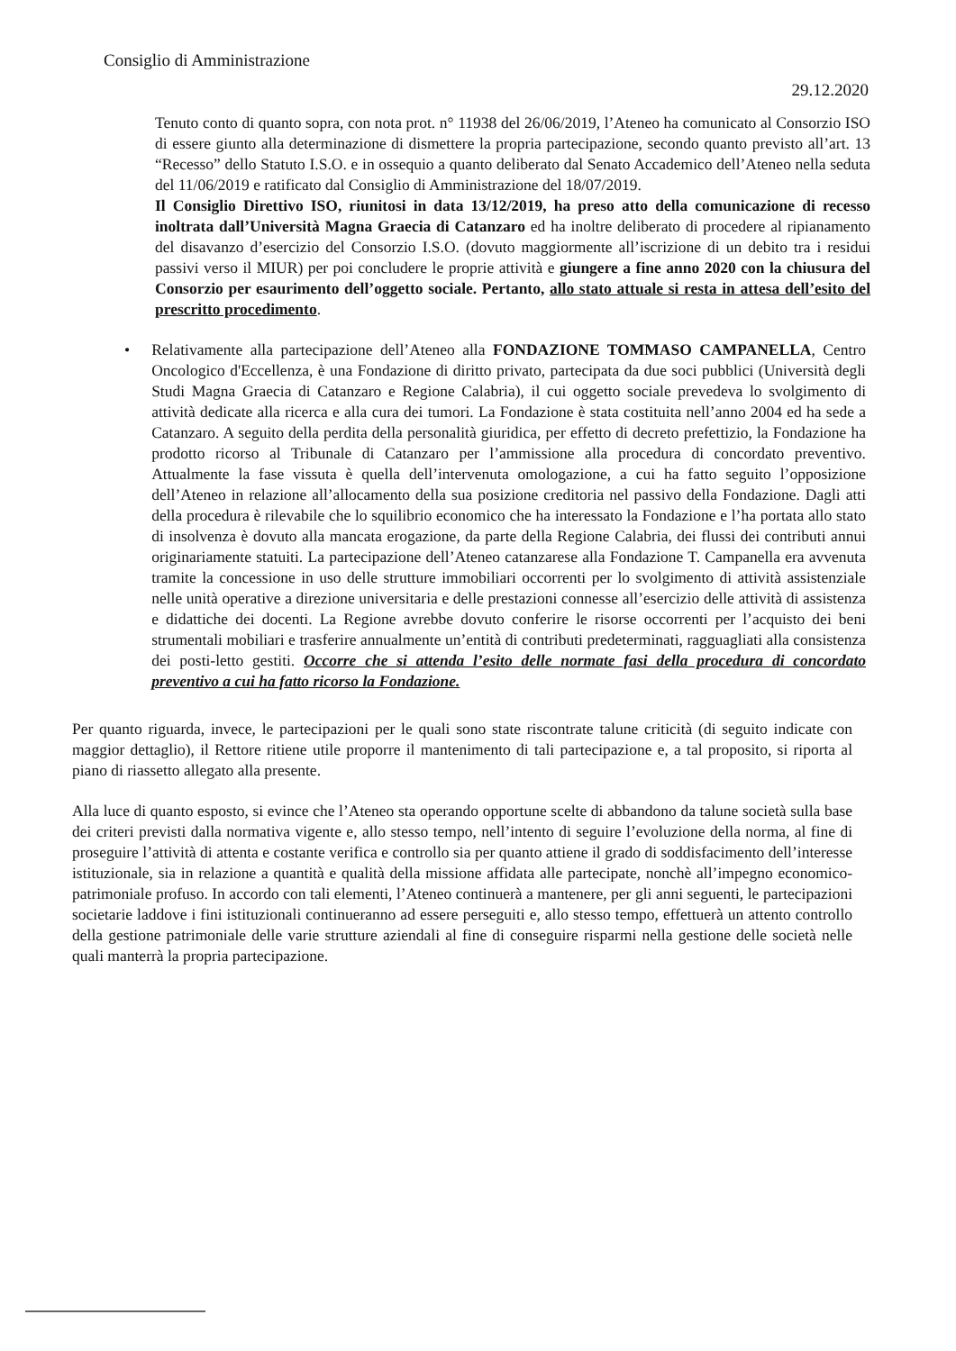Consiglio di Amministrazione
29.12.2020
Tenuto conto di quanto sopra, con nota prot. n° 11938 del 26/06/2019, l’Ateneo ha comunicato al Consorzio ISO di essere giunto alla determinazione di dismettere la propria partecipazione, secondo quanto previsto all’art. 13 “Recesso” dello Statuto I.S.O. e in ossequio a quanto deliberato dal Senato Accademico dell’Ateneo nella seduta del 11/06/2019 e ratificato dal Consiglio di Amministrazione del 18/07/2019.
Il Consiglio Direttivo ISO, riunitosi in data 13/12/2019, ha preso atto della comunicazione di recesso inoltrata dall’Università Magna Graecia di Catanzaro ed ha inoltre deliberato di procedere al ripianamento del disavanzo d’esercizio del Consorzio I.S.O. (dovuto maggiormente all’iscrizione di un debito tra i residui passivi verso il MIUR) per poi concludere le proprie attività e giungere a fine anno 2020 con la chiusura del Consorzio per esaurimento dell’oggetto sociale. Pertanto, allo stato attuale si resta in attesa dell’esito del prescritto procedimento.
• Relativamente alla partecipazione dell’Ateneo alla FONDAZIONE TOMMASO CAMPANELLA, Centro Oncologico d'Eccellenza, è una Fondazione di diritto privato, partecipata da due soci pubblici (Università degli Studi Magna Graecia di Catanzaro e Regione Calabria), il cui oggetto sociale prevedeva lo svolgimento di attività dedicate alla ricerca e alla cura dei tumori. La Fondazione è stata costituita nell’anno 2004 ed ha sede a Catanzaro. A seguito della perdita della personalità giuridica, per effetto di decreto prefettizio, la Fondazione ha prodotto ricorso al Tribunale di Catanzaro per l’ammissione alla procedura di concordato preventivo. Attualmente la fase vissuta è quella dell’intervenuta omologazione, a cui ha fatto seguito l’opposizione dell’Ateneo in relazione all’allocamento della sua posizione creditoria nel passivo della Fondazione. Dagli atti della procedura è rilevabile che lo squilibrio economico che ha interessato la Fondazione e l’ha portata allo stato di insolvenza è dovuto alla mancata erogazione, da parte della Regione Calabria, dei flussi dei contributi annui originariamente statuiti. La partecipazione dell’Ateneo catanzarese alla Fondazione T. Campanella era avvenuta tramite la concessione in uso delle strutture immobiliari occorrenti per lo svolgimento di attività assistenziale nelle unità operative a direzione universitaria e delle prestazioni connesse all’esercizio delle attività di assistenza e didattiche dei docenti. La Regione avrebbe dovuto conferire le risorse occorrenti per l’acquisto dei beni strumentali mobiliari e trasferire annualmente un’entità di contributi predeterminati, ragguagliati alla consistenza dei posti-letto gestiti. Occorre che si attenda l’esito delle normate fasi della procedura di concordato preventivo a cui ha fatto ricorso la Fondazione.
Per quanto riguarda, invece, le partecipazioni per le quali sono state riscontrate talune criticità (di seguito indicate con maggior dettaglio), il Rettore ritiene utile proporre il mantenimento di tali partecipazione e, a tal proposito, si riporta al piano di riassetto allegato alla presente.
Alla luce di quanto esposto, si evince che l’Ateneo sta operando opportune scelte di abbandono da talune società sulla base dei criteri previsti dalla normativa vigente e, allo stesso tempo, nell’intento di seguire l’evoluzione della norma, al fine di proseguire l’attività di attenta e costante verifica e controllo sia per quanto attiene il grado di soddisfacimento dell’interesse istituzionale, sia in relazione a quantità e qualità della missione affidata alle partecipate, nonchè all’impegno economico-patrimoniale profuso. In accordo con tali elementi, l’Ateneo continuerà a mantenere, per gli anni seguenti, le partecipazioni societarie laddove i fini istituzionali continueranno ad essere perseguiti e, allo stesso tempo, effettuerà un attento controllo della gestione patrimoniale delle varie strutture aziendali al fine di conseguire risparmi nella gestione delle società nelle quali manterrà la propria partecipazione.